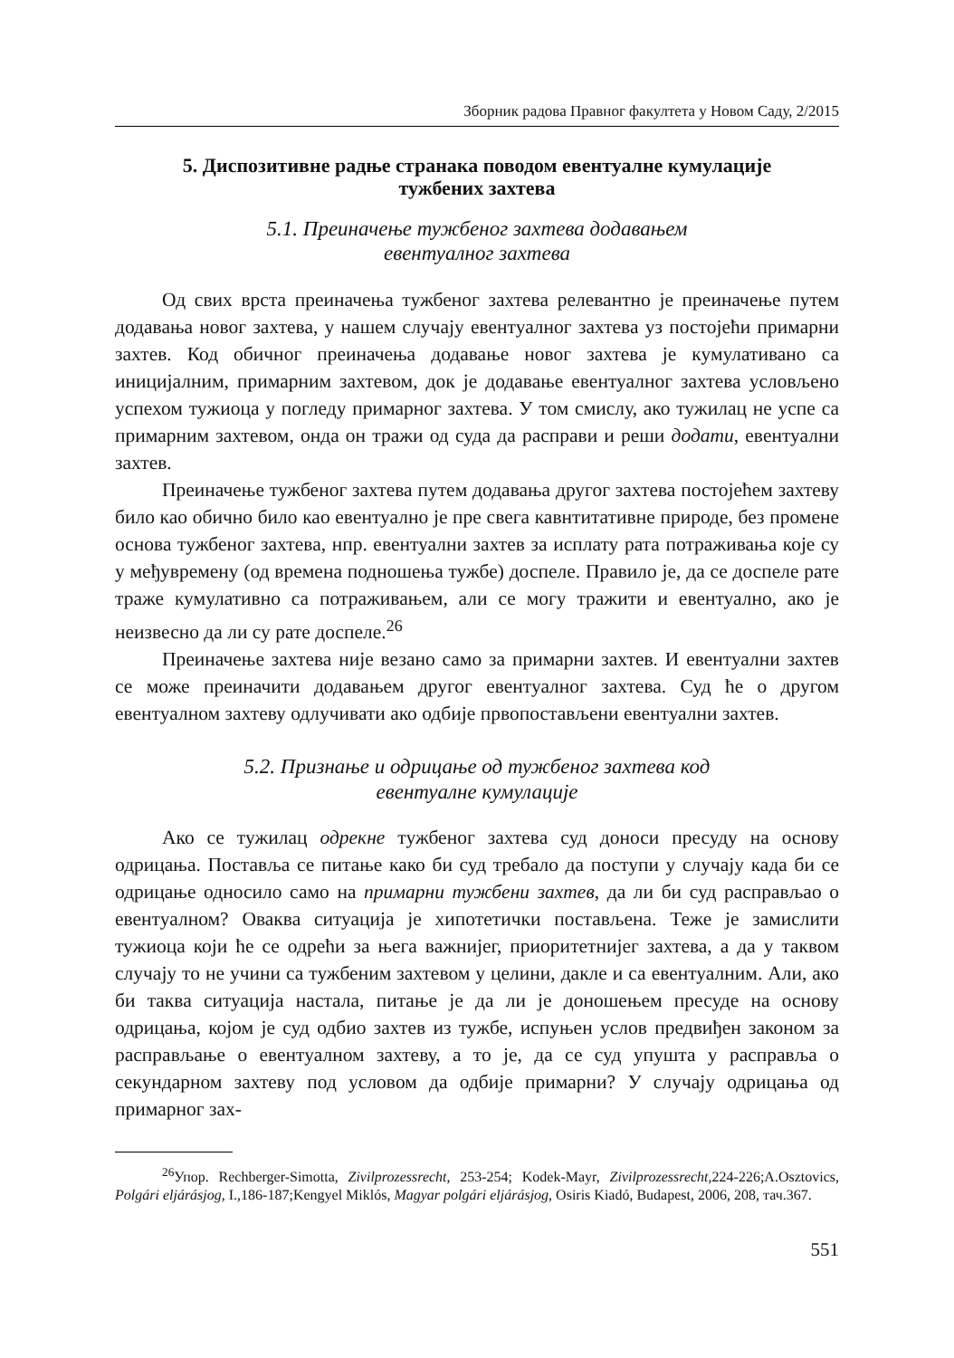Зборник радова Правног факултета у Новом Саду, 2/2015
5. Диспозитивне радње странака поводом евентуалне кумулације
тужбених захтева
5.1. Преиначење тужбеног захтева додавањем
евентуалног захтева
Од свих врста преиначења тужбеног захтева релевантно је преиначење путем додавања новог захтева, у нашем случају евентуалног захтева уз постојећи примарни захтев. Код обичног преиначења додавање новог захтева је кумулативано са иницијалним, примарним захтевом, док је додавање евентуалног захтева условљено успехом тужиоца у погледу примарног захтева. У том смислу, ако тужилац не успе са примарним захтевом, онда он тражи од суда да расправи и реши додати, евентуални захтев.
Преиначење тужбеног захтева путем додавања другог захтева постојећем захтеву било као обично било као евентуално је пре свега кавнтитативне природе, без промене основа тужбеног захтева, нпр. евентуални захтев за исплату рата потраживања које су у међувремену (од времена подношења тужбе) доспеле. Правило је, да се доспеле рате траже кумулативно са потраживањем, али се могу тражити и евентуално, ако је неизвесно да ли су рате доспеле.<sup>26</sup>
Преиначење захтева није везано само за примарни захтев. И евентуални захтев се може преиначити додавањем другог евентуалног захтева. Суд ће о другом евентуалном захтеву одлучивати ако одбије првопостављени евентуални захтев.
5.2. Признање и одрицање од тужбеног захтева код
евентуалне кумулације
Ако се тужилац одрекне тужбеног захтева суд доноси пресуду на основу одрицања. Поставља се питање како би суд требало да поступи у случају када би се одрицање односило само на примарни тужбени захтев, да ли би суд расправљао о евентуалном? Оваква ситуација је хипотетички постављена. Теже је замислити тужиоца који ће се одрећи за њега важнијег, приоритетнијег захтева, а да у таквом случају то не учини са тужбеним захтевом у целини, дакле и са евентуалним. Али, ако би таква ситуација настала, питање је да ли је доношењем пресуде на основу одрицања, којом је суд одбио захтев из тужбе, испуњен услов предвиђен законом за расправљање о евентуалном захтеву, а то је, да се суд упушта у расправља о секундарном захтеву под условом да одбије примарни? У случају одрицања од примарног зах-
<sup>26</sup> Упор. Rechberger-Simotta, Zivilprozessrecht, 253-254; Kodek-Mayr, Zivilprozessrecht, 224-226;A.Osztovics, Polgári eljárásjog, I.,186-187;Kengyel Miklós, Magyar polgári eljárásjog, Osiris Kiadó, Budapest, 2006, 208, тач.367.
551